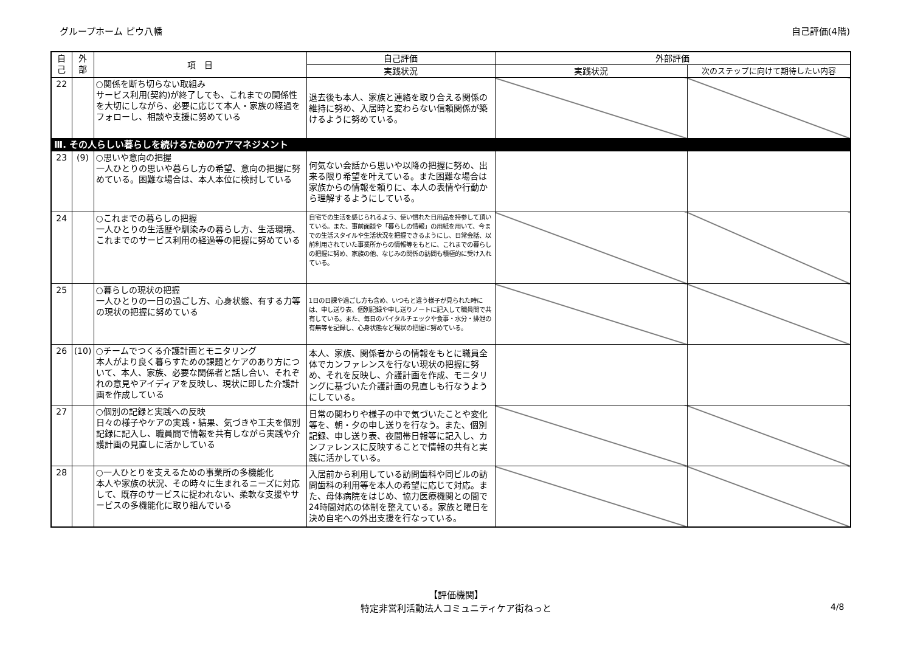グループホーム ピウ八幡 自己評価(4階)
| 自 己 | 外 部 | 項 目 | 自己評価 | 外部評価 | |
| --- | --- | --- | --- | --- | --- |
| | | | 実践状況 | 実践状況 | 次のステップに向けて期待したい内容 |
| 22 | | ○関係を断ち切らない取組み サービス利用(契約)が終了しても、これまでの関係性を大切にしながら、必要に応じて本人・家族の経過をフォローし、相談や支援に努めている | 退去後も本人、家族と連絡を取り合える関係の維持に努め、入居時と変わらない信頼関係が築けるように努めている。 | | |
| Ⅲ. その人らしい暮らしを続けるためのケアマネジメント | | | | | |
| 23 | (9) | ○思いや意向の把握 一人ひとりの思いや暮らし方の希望、意向の把握に努めている。困難な場合は、本人本位に検討している | 何気ない会話から思いや以降の把握に努め、出来る限り希望を叶えている。また困難な場合は家族からの情報を頼りに、本人の表情や行動から理解するようにしている。 | | |
| 24 | | ○これまでの暮らしの把握 一人ひとりの生活歴や馴染みの暮らし方、生活環境、これまでのサービス利用の経過等の把握に努めている | 自宅での生活を感じられるよう、使い慣れた日用品を持参して頂いている。また、事前面談や「暮らしの情報」の用紙を用いて、今までの生活スタイルや生活状況を把握できるようにし、日常会話、以前利用されていた事業所からの情報等をもとに、これまでの暮らしの把握に努め、家族の他、なじみの関係の訪問も積極的に受け入れている。 | | |
| 25 | | ○暮らしの現状の把握 一人ひとりの一日の過ごし方、心身状態、有する力等の現状の把握に努めている | 1日の日課や過ごし方も含め、いつもと違う様子が見られた時には、申し送り表、個別記録や申し送りノートに記入して職員間で共有している。また、毎日のバイタルチェックや食事・水分・排泄の有無等を記録し、心身状態など現状の把握に努めている。 | | |
| 26 | (10) | ○チームでつくる介護計画とモニタリング 本人がより良く暮らすための課題とケアのあり方について、本人、家族、必要な関係者と話し合い、それぞれの意見やアイディアを反映し、現状に即した介護計画を作成している | 本人、家族、関係者からの情報をもとに職員全体でカンファレンスを行ない現状の把握に努め、それを反映し、介護計画を作成、モニタリングに基づいた介護計画の見直しも行なうようにしている。 | | |
| 27 | | ○個別の記録と実践への反映 日々の様子やケアの実践・結果、気づきや工夫を個別記録に記入し、職員間で情報を共有しながら実践や介護計画の見直しに活かしている | 日常の関わりや様子の中で気づいたことや変化等を、朝・夕の申し送りを行なう。また、個別記録、申し送り表、夜間帯日報等に記入し、カンファレンスに反映することで情報の共有と実践に活かしている。 | | |
| 28 | | ○一人ひとりを支えるための事業所の多機能化 本人や家族の状況、その時々に生まれるニーズに対応して、既存のサービスに捉われない、柔軟な支援やサービスの多機能化に取り組んでいる | 入居前から利用している訪問歯科や同ビルの訪問歯科の利用等を本人の希望に応じて対応。また、母体病院をはじめ、協力医療機関との間で24時間対応の体制を整えている。家族と曜日を決め自宅への外出支援を行なっている。 | | |
【評価機関】
特定非営利活動法人コミュニティケア街ねっと
4/8